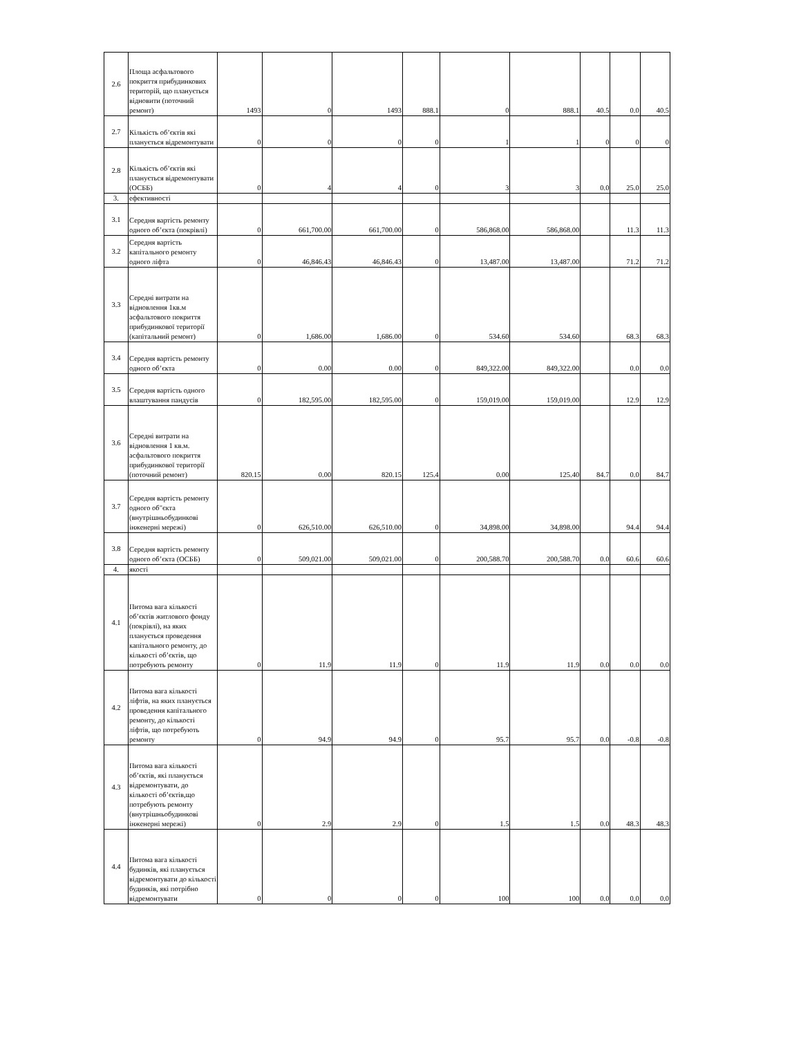| 2.6 | Площа асфальтового покриття прибудинкових територій, що планується відновити (поточний ремонт) | 1493 | 0 | 1493 | 888.1 | 0 | 888.1 | 40.5 | 0.0 | 40.5 |
| 2.7 | Кількість об’єктів які планується відремонтувати | 0 | 0 | 0 | 0 | 1 | 1 | 0 | 0 | 0 |
| 2.8 | Кількість об’єктів які планується відремонтувати (ОСББ) | 0 | 4 | 4 | 0 | 3 | 3 | 0.0 | 25.0 | 25.0 |
| 3. | ефективності | | | | | | | | | |
| 3.1 | Середня вартість ремонту одного об’єкта (покрівлі) | 0 | 661,700.00 | 661,700.00 | 0 | 586,868.00 | 586,868.00 | | 11.3 | 11.3 |
| 3.2 | Середня вартість капітального ремонту одного ліфта | 0 | 46,846.43 | 46,846.43 | 0 | 13,487.00 | 13,487.00 | | 71.2 | 71.2 |
| 3.3 | Середні витрати на відновлення 1кв.м асфальтового покриття прибудинкової території (капітальний ремонт) | 0 | 1,686.00 | 1,686.00 | 0 | 534.60 | 534.60 | | 68.3 | 68.3 |
| 3.4 | Середня вартість ремонту одного об’єкта | 0 | 0.00 | 0.00 | 0 | 849,322.00 | 849,322.00 | | 0.0 | 0.0 |
| 3.5 | Середня вартість одного влаштування пандусів | 0 | 182,595.00 | 182,595.00 | 0 | 159,019.00 | 159,019.00 | | 12.9 | 12.9 |
| 3.6 | Середні витрати на відновлення 1 кв.м. асфальтового покриття прибудинкової території (поточний ремонт) | 820.15 | 0.00 | 820.15 | 125.4 | 0.00 | 125.40 | 84.7 | 0.0 | 84.7 |
| 3.7 | Середня вартість ремонту одного об"єкта (внутрішньобудинкові інженерні мережі) | 0 | 626,510.00 | 626,510.00 | 0 | 34,898.00 | 34,898.00 | | 94.4 | 94.4 |
| 3.8 | Середня вартість ремонту одного об’єкта (ОСББ) | 0 | 509,021.00 | 509,021.00 | 0 | 200,588.70 | 200,588.70 | 0.0 | 60.6 | 60.6 |
| 4. | якості | | | | | | | | | |
| 4.1 | Питома вага кількості об’єктів житлового фонду (покрівлі), на яких планується проведення капітального ремонту, до кількості об’єктів, що потребують ремонту | 0 | 11.9 | 11.9 | 0 | 11.9 | 11.9 | 0.0 | 0.0 | 0.0 |
| 4.2 | Питома вага кількості ліфтів, на яких планується проведення капітального ремонту, до кількості ліфтів, що потребують ремонту | 0 | 94.9 | 94.9 | 0 | 95.7 | 95.7 | 0.0 | -0.8 | -0.8 |
| 4.3 | Питома вага кількості об’єктів, які планується відремонтувати, до кількості об’єктів,що потребують ремонту (внутрішньобудинкові інженерні мережі) | 0 | 2.9 | 2.9 | 0 | 1.5 | 1.5 | 0.0 | 48.3 | 48.3 |
| 4.4 | Питома вага кількості будинків, які планується відремонтувати до кількості будинків, які потрібно відремонтувати | 0 | 0 | 0 | 0 | 100 | 100 | 0.0 | 0.0 | 0.0 |